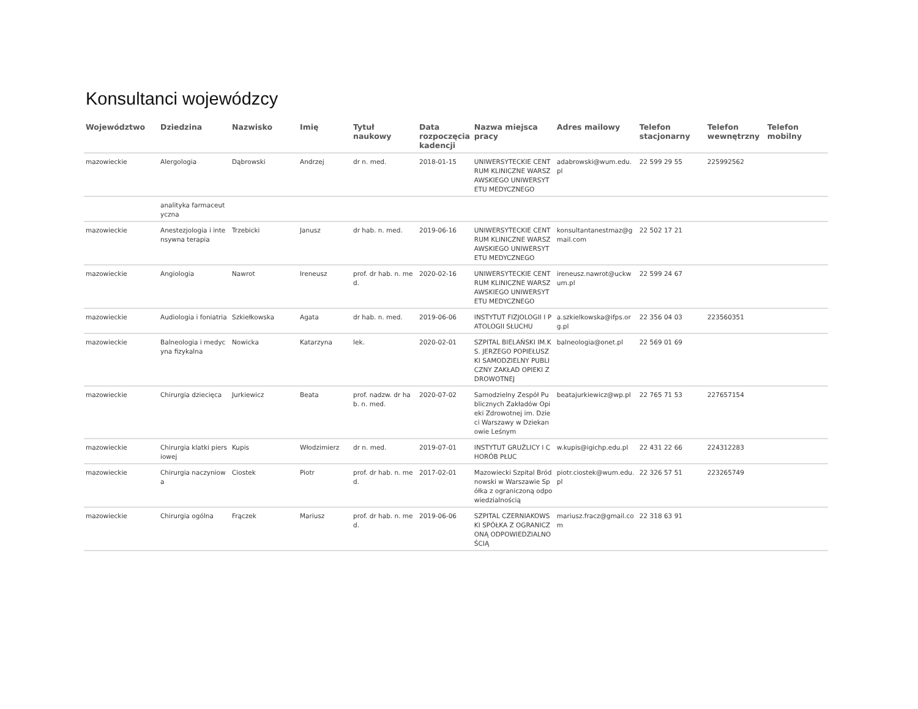Konsultanci wojewódzcy
| Województwo | Dziedzina | Nazwisko | Imię | Tytuł naukowy | Data rozpoczęcia kadencji | Nazwa miejsca pracy | Adres mailowy | Telefon stacjonarny | Telefon wewnętrzny | Telefon mobilny |
| --- | --- | --- | --- | --- | --- | --- | --- | --- | --- | --- |
| mazowieckie | Alergologia | Dąbrowski | Andrzej | dr n. med. | 2018-01-15 | UNIWERSYTECKIE CENTRUM KLINICZNE WARSZAWSKIEGO UNIWERSYTETU MEDYCZNEGO | adabrowski@wum.edu.pl | 22 599 29 55 | 225992562 | |
| | analityka farmaceutyczna | | | | | | | | | |
| mazowieckie | Anestezjologia i intensywna terapia | Trzebicki | Janusz | dr hab. n. med. | 2019-06-16 | UNIWERSYTECKIE CENTRUM KLINICZNE WARSZAWSKIEGO UNIWERSYTETU MEDYCZNEGO | konsultantanestmaz@gmail.com | 22 502 17 21 | | |
| mazowieckie | Angiologia | Nawrot | Ireneusz | prof. dr hab. n. med. | 2020-02-16 | UNIWERSYTECKIE CENTRUM KLINICZNE WARSZAWSKIEGO UNIWERSYTETU MEDYCZNEGO | ireneusz.nawrot@uckwum.pl | 22 599 24 67 | | |
| mazowieckie | Audiologia i foniatria | Szkiełkowska | Agata | dr hab. n. med. | 2019-06-06 | INSTYTUT FIZJOLOGII I PATOLOGII SŁUCHU | a.szkielkowska@ifps.org.pl | 22 356 04 03 | 223560351 | |
| mazowieckie | Balneologia i medycyna fizykalna | Nowicka | Katarzyna | lek. | 2020-02-01 | SZPITAL BIELAŃSKI IM.KS. JERZEGO POPIEŁUSZKI SAMODZIELNY PUBLICZNY ZAKŁAD OPIEKI ZDROWOTNEJ | balneologia@onet.pl | 22 569 01 69 | | |
| mazowieckie | Chirurgia dziecięca | Jurkiewicz | Beata | prof. nadzw. dr hab. n. med. | 2020-07-02 | Samodzielny Zespół Publicznych Zakładów Opieki Zdrowotnej im. Dzieci Warszawy w Dziekanowie Leśnym | beatajurkiewicz@wp.pl | 22 765 71 53 | 227657154 | |
| mazowieckie | Chirurgia klatki piersiowej | Kupis | Włodzimierz | dr n. med. | 2019-07-01 | INSTYTUT GRUŹLICY I CHORÓB PŁUC | w.kupis@igichp.edu.pl | 22 431 22 66 | 224312283 | |
| mazowieckie | Chirurgia naczyniowa | Ciostek | Piotr | prof. dr hab. n. med. | 2017-02-01 | Mazowiecki Szpital Bródnowski w Warszawie Spółka z ograniczoną odpowiedzialnością | piotr.ciostek@wum.edu.pl | 22 326 57 51 | 223265749 | |
| mazowieckie | Chirurgia ogólna | Frączek | Mariusz | prof. dr hab. n. med. | 2019-06-06 | SZPITAL CZERNIAKOWSKI SPÓŁKA Z OGRANICZONĄ ODPOWIEDZIALNOŚCIĄ | mariusz.fracz@gmail.com | 22 318 63 91 | | |